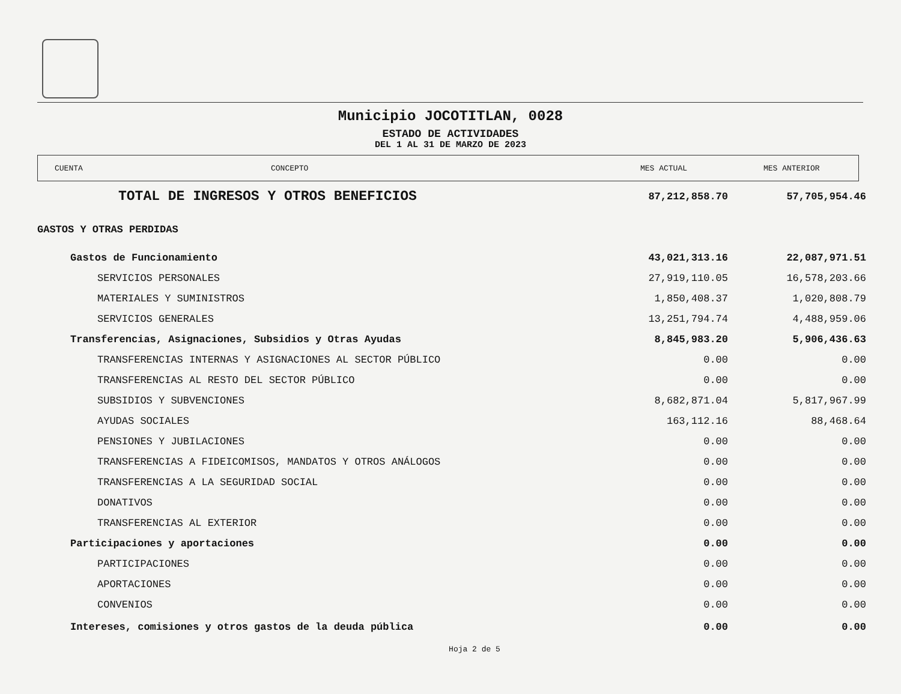Municipio JOCOTITLAN, 0028
ESTADO DE ACTIVIDADES
DEL 1 AL 31 DE MARZO DE 2023
CUENTA CONCEPTO MES ACTUAL MES ANTERIOR
| TOTAL DE INGRESOS Y OTROS BENEFICIOS | 87,212,858.70 | 57,705,954.46 |
| GASTOS Y OTRAS PERDIDAS | | |
| Gastos de Funcionamiento | 43,021,313.16 | 22,087,971.51 |
| SERVICIOS PERSONALES | 27,919,110.05 | 16,578,203.66 |
| MATERIALES Y SUMINISTROS | 1,850,408.37 | 1,020,808.79 |
| SERVICIOS GENERALES | 13,251,794.74 | 4,488,959.06 |
| Transferencias, Asignaciones, Subsidios y Otras Ayudas | 8,845,983.20 | 5,906,436.63 |
| TRANSFERENCIAS INTERNAS Y ASIGNACIONES AL SECTOR PÚBLICO | 0.00 | 0.00 |
| TRANSFERENCIAS AL RESTO DEL SECTOR PÚBLICO | 0.00 | 0.00 |
| SUBSIDIOS Y SUBVENCIONES | 8,682,871.04 | 5,817,967.99 |
| AYUDAS SOCIALES | 163,112.16 | 88,468.64 |
| PENSIONES Y JUBILACIONES | 0.00 | 0.00 |
| TRANSFERENCIAS A FIDEICOMISOS, MANDATOS Y OTROS ANÁLOGOS | 0.00 | 0.00 |
| TRANSFERENCIAS A LA SEGURIDAD SOCIAL | 0.00 | 0.00 |
| DONATIVOS | 0.00 | 0.00 |
| TRANSFERENCIAS AL EXTERIOR | 0.00 | 0.00 |
| Participaciones y aportaciones | 0.00 | 0.00 |
| PARTICIPACIONES | 0.00 | 0.00 |
| APORTACIONES | 0.00 | 0.00 |
| CONVENIOS | 0.00 | 0.00 |
| Intereses, comisiones y otros gastos de la deuda pública | 0.00 | 0.00 |
Hoja 2 de 5